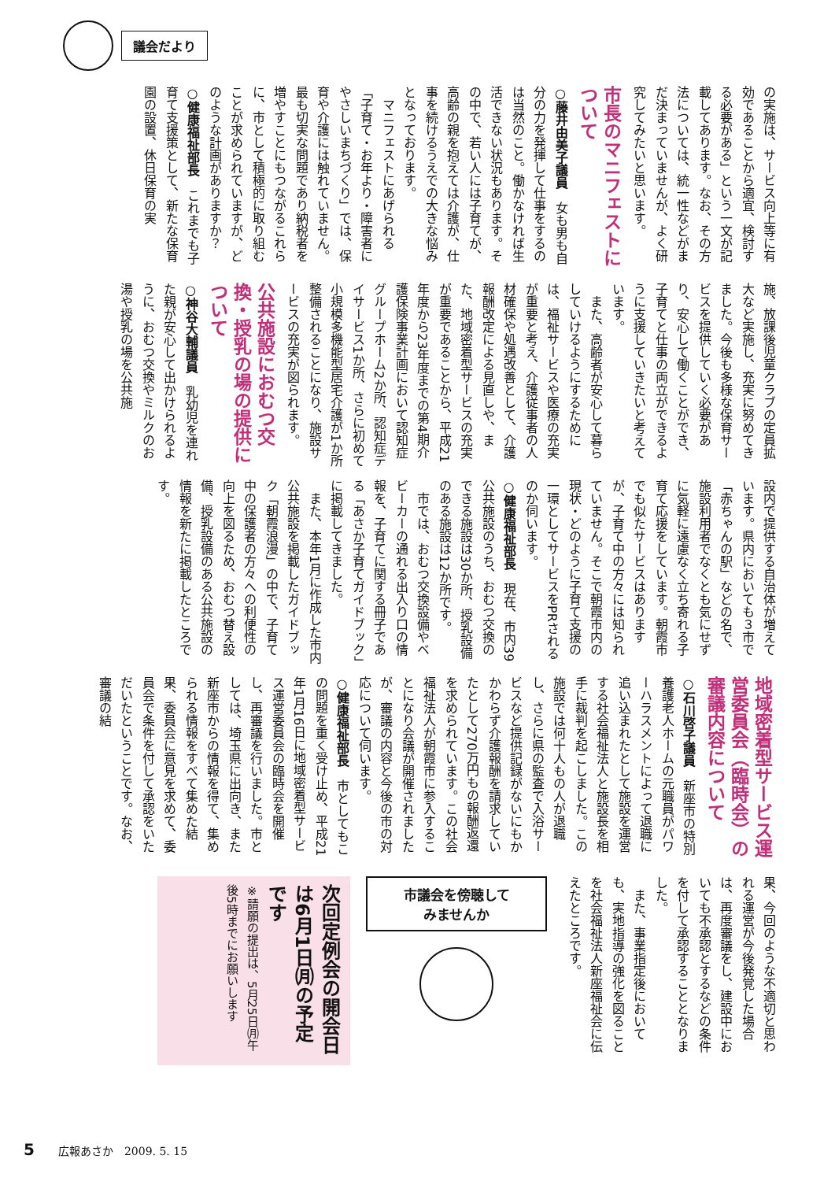議会だより
の実施は、サービス向上等に有効であることから適宜、検討する必要がある」という一文が記載してあります。なお、その方法については、統一性などがまだ決まっていませんが、よく研究してみたいと思います。
市長のマニフェストについて
○藤井由美子議員　女も男も自分の力を発揮して仕事をするのは当然のこと。働かなければ生活できない状況もあります。その中で、若い人には子育てが、高齢の親を抱えては介護が、仕事を続けるうえでの大きな悩みとなっております。
マニフェストにあげられる「子育て・お年より・障害者にやさしいまちづくり」では、保育や介護には触れていません。最も切実な問題であり納税者を増やすことにもつながるこれらに、市として積極的に取り組むことが求められていますが、どのような計画がありますか？
○健康福祉部長　これまでも子育て支援策として、新たな保育園の設置、休日保育の実
施、放課後児童クラブの定員拡大など実施し、充実に努めてきました。今後も多様な保育サービスを提供していく必要があり、安心して働くことができ、子育てと仕事の両立ができるように支援していきたいと考えています。
また、高齢者が安心して暮らしていけるようにするためには、福祉サービスや医療の充実が重要と考え、介護従事者の人材確保や処遇改善として、介護報酬改定による見直しや、また、地域密着型サービスの充実が重要であることから、平成21年度から23年度までの第4期介護保険事業計画において認知症グループホーム2か所、認知症デイサービス1か所、さらに初めて小規模多機能型居宅介護が1か所整備されることになり、施設サービスの充実が図られます。
公共施設におむつ交換・授乳の場の提供について
○神谷大輔議員　乳幼児を連れた親が安心して出かけられるように、おむつ交換やミルクのお湯や授乳の場を公共施
設内で提供する自治体が増えています。県内においても３市で「赤ちゃんの駅」などの名で、施設利用者でなくとも気にせずに気軽に遠慮なく立ち寄れる子育て応援をしています。朝霞市でも似たサービスはありますが、子育て中の方々には知られていません。そこで朝霞市内の現状・どのように子育て支援の一環としてサービスをPRされるのか伺います。
○健康福祉部長　現在、市内39公共施設のうち、おむつ交換のできる施設は30か所、授乳設備のある施設は12か所です。
市では、おむつ交換設備やベビーカーの通れる出入り口の情報を、子育てに関する冊子である「あさか子育てガイドブック」に掲載してきました。
また、本年1月に作成した市内公共施設を掲載したガイドブック「朝霞浪漫」の中で、子育て中の保護者の方々への利便性の向上を図るため、おむつ替え設備、授乳設備のある公共施設の情報を新たに掲載したところです。
地域密着型サービス運営委員会（臨時会）の審議内容について
○石川啓子議員　新座市の特別養護老人ホームの元職員がパワーハラスメントによって退職に追い込まれたとして施設を運営する社会福祉法人と施設長を相手に裁判を起こしました。この施設では何十人もの人が退職し、さらに県の監査で入浴サービスなど提供記録がないにもかかわらず介護報酬を請求していたとして270万円もの報酬返還を求められています。この社会福祉法人が朝霞市に参入することになり会議が開催されましたが、審議の内容と今後の市の対応について伺います。
○健康福祉部長　市としてもこの問題を重く受け止め、平成21年1月16日に地域密着型サービス運営委員会の臨時会を開催し、再審議を行いました。市としては、埼玉県に出向き、また新座市からの情報を得て、集められる情報をすべて集めた結果、委員会に意見を求めて、委員会で条件を付して承認をいただいたということです。なお、審議の結
果、今回のような不適切と思われる運営が今後発覚した場合は、再度審議をし、建設中においても不承認とするなどの条件を付して承認することとなりました。
また、事業指定後においても、実地指導の強化を図ることを社会福祉法人新座福祉会に伝えたところです。
市議会を傍聴して
みませんか
次回定例会の開会日は6月1日㈪の予定です
※請願の提出は、5月25日㈪午後5時までにお願いします
5 広報あさか　2009. 5. 15